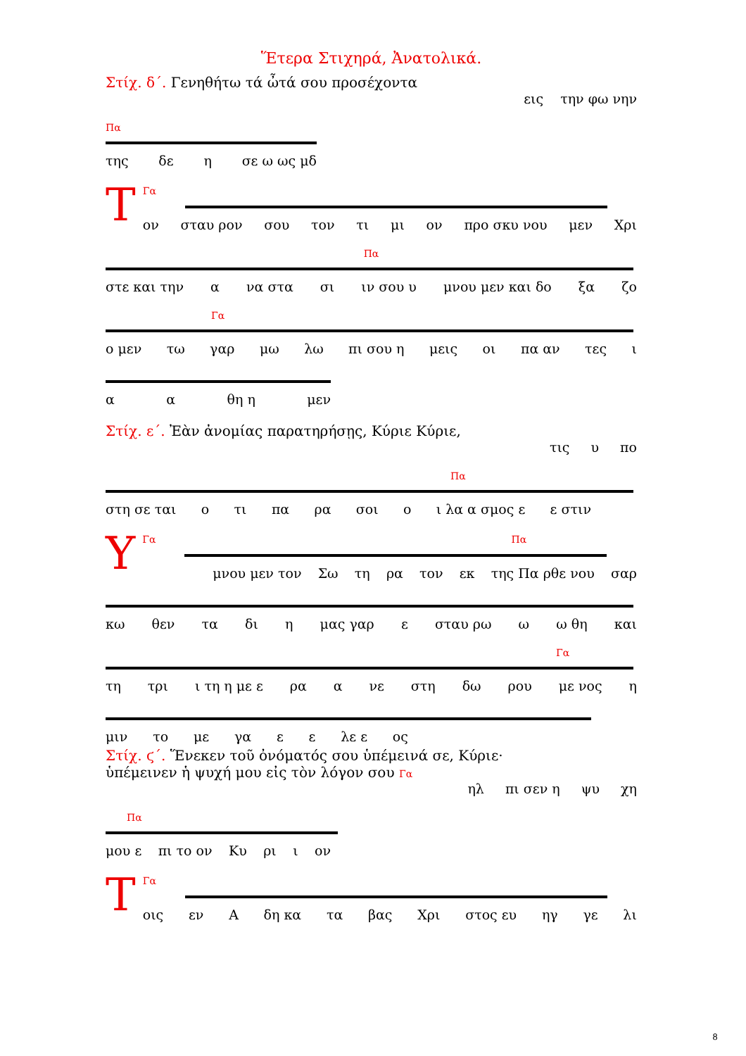Ἕτερα Στιχηρά, Ἀνατολικά.
Στίχ. δ΄. Γενηθήτω τά ὦτά σου προσέχοντα
εις την φω νην
Πα
της δε η σε ω ως μδ
ΤΓα
ον σταυ ρον σου τον τι μι ον προ σκυ νου μεν Χρι
Πα
στε και την α να στα σι ιν σου υ μνου μεν και δο ξα ζο
Γα
ο μεν τω γαρ μω λω πι σου η μεις οι πα αν τες ι
α α θη η μεν
Στίχ. ε΄. Ἐὰν ἀνομίας παρατηρήσῃς, Κύριε Κύριε,
τις υ πο
Πα
στη σε ται ο τι πα ρα σοι ο ι λα α σμος ε ε στιν
ΥΓα Πα
μνου μεν τον Σω τη ρα τον εκ της Πα ρθε νου σαρ
κω θεν τα δι η μας γαρ ε σταυ ρω ω ω θη και
Γα
τη τρι ι τη η με ε ρα α νε στη δω ρου με νος η
μιν το με γα ε ε λε ε ος
Στίχ. ϛ΄. Ἕνεκεν τοῦ ὀνόματός σου ὑπέμεινά σε, Κύριε·
ὑπέμεινεν ἡ ψυχή μου εἰς τὸν λόγον σου Γα
ηλ πι σεν η ψυ χη
Πα
μου ε πι το ον Κυ ρι ι ον
ΤΓα
οις εν Α δη κα τα βας Χρι στος ευ ηγ γε λι
8